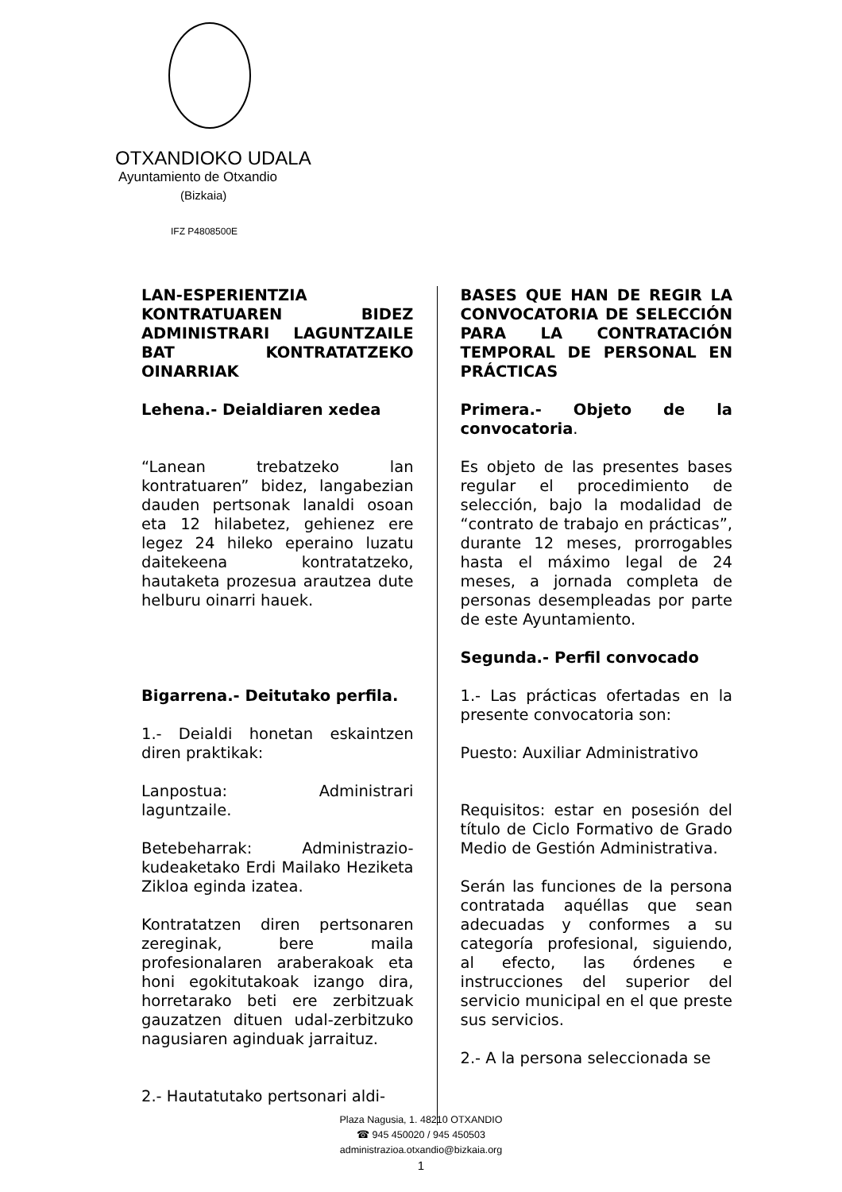OTXANDIOKO UDALA
Ayuntamiento de Otxandio
(Bizkaia)
IFZ P4808500E
LAN-ESPERIENTZIA KONTRATUAREN BIDEZ ADMINISTRARI LAGUNTZAILE BAT KONTRATATZEKO OINARRIAK
Lehena.- Deialdiaren xedea
“Lanean trebatzeko lan kontratuaren” bidez, langabezian dauden pertsonak lanaldi osoan eta 12 hilabetez, gehienez ere legez 24 hileko eperaino luzatu daitekeena kontratatzeko, hautaketa prozesua arautzea dute helburu oinarri hauek.
Bigarrena.- Deitutako perfila.
1.- Deialdi honetan eskaintzen diren praktikak:
Lanpostua: Administrari laguntzaile.
Betebeharrak: Administrazio-kudeaketako Erdi Mailako Heziketa Zikloa eginda izatea.
Kontratatzen diren pertsonaren zereginak, bere maila profesionalaren araberakoak eta honi egokitutakoak izango dira, horretarako beti ere zerbitzuak gauzatzen dituen udal-zerbitzuko nagusiaren aginduak jarraituz.
2.- Hautatutako pertsonari aldi-
BASES QUE HAN DE REGIR LA CONVOCATORIA DE SELECCIÓN PARA LA CONTRATACIÓN TEMPORAL DE PERSONAL EN PRÁCTICAS
Primera.- Objeto de la convocatoria.
Es objeto de las presentes bases regular el procedimiento de selección, bajo la modalidad de “contrato de trabajo en prácticas”, durante 12 meses, prorrogables hasta el máximo legal de 24 meses, a jornada completa de personas desempleadas por parte de este Ayuntamiento.
Segunda.- Perfil convocado
1.- Las prácticas ofertadas en la presente convocatoria son:
Puesto: Auxiliar Administrativo
Requisitos: estar en posesión del título de Ciclo Formativo de Grado Medio de Gestión Administrativa.
Serán las funciones de la persona contratada aquéllas que sean adecuadas y conformes a su categoría profesional, siguiendo, al efecto, las órdenes e instrucciones del superior del servicio municipal en el que preste sus servicios.
2.- A la persona seleccionada se
Plaza Nagusia, 1. 48210 OTXANDIO
☎ 945 450020 / 945 450503
administrazioa.otxandio@bizkaia.org
1